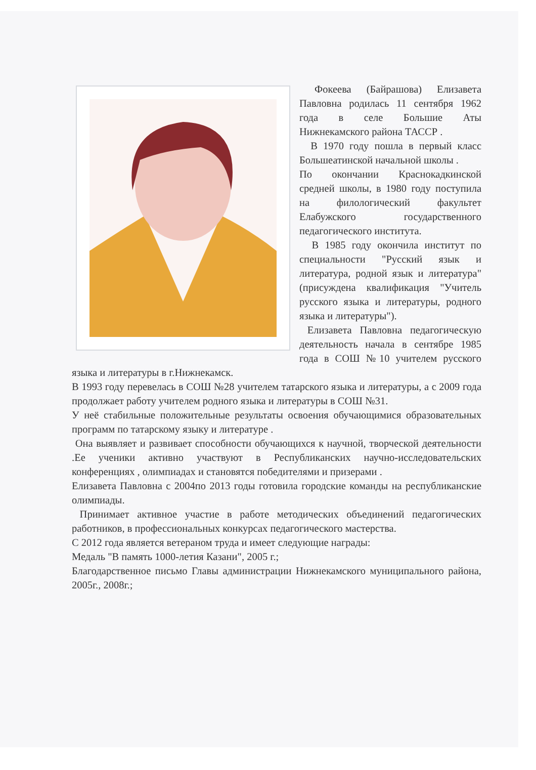Фокеева (Байрашова) Елизавета Павловна родилась 11 сентября 1962 года в селе Большие Аты Нижнекамского района ТАССР .
В 1970 году пошла в первый класс Большеатинской начальной школы .
По окончании Краснокадкинской средней школы, в 1980 году поступила на филологический факультет Елабужского государственного педагогического института.
В 1985 году окончила институт по специальности "Русский язык и литература, родной язык и литература" (присуждена квалификация "Учитель русского языка и литературы, родного языка и литературы").
Елизавета Павловна педагогическую деятельность начала в сентябре 1985 года в СОШ №10 учителем русского языка и литературы в г.Нижнекамск.
В 1993 году перевелась в СОШ №28 учителем татарского языка и литературы, а с 2009 года продолжает работу учителем родного языка и литературы в СОШ №31.
У неё стабильные положительные результаты освоения обучающимися образовательных программ по татарскому языку и литературе .
Она выявляет и развивает способности обучающихся к научной, творческой деятельности .Ее ученики активно участвуют в Республиканских научно-исследовательских конференциях , олимпиадах и становятся победителями и призерами .
Елизавета Павловна с 2004по 2013 годы готовила городские команды на республиканские олимпиады.
Принимает активное участие в работе методических объединений педагогических работников, в профессиональных конкурсах педагогического мастерства.
С 2012 года является ветераном труда и имеет следующие награды:
Медаль "В память 1000-летия Казани", 2005 г.;
Благодарственное письмо Главы администрации Нижнекамского муниципального района, 2005г., 2008г.;